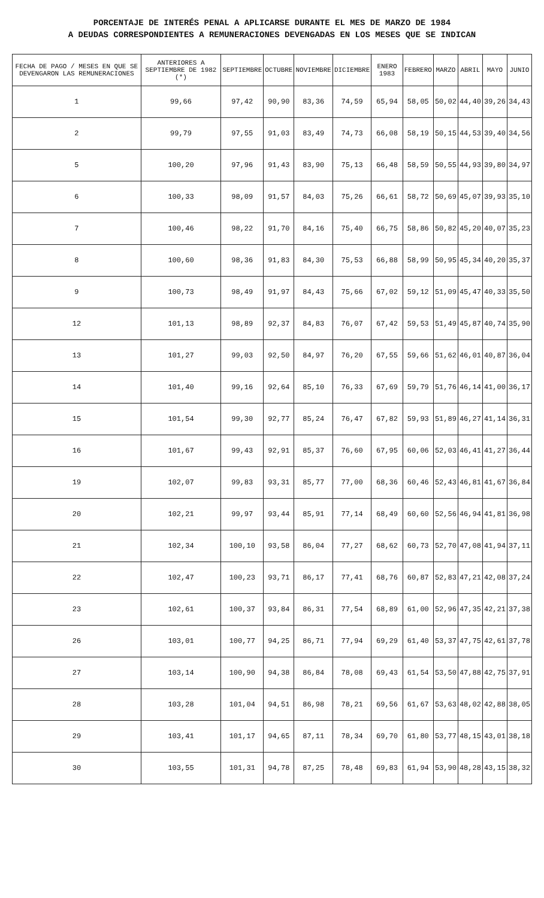PORCENTAJE DE INTERÉS PENAL A APLICARSE DURANTE EL MES DE MARZO DE 1984
A DEUDAS CORRESPONDIENTES A REMUNERACIONES DEVENGADAS EN LOS MESES QUE SE INDICAN
| FECHA DE PAGO / MESES EN QUE SE DEVENGARON LAS REMUNERACIONES | ANTERIORES A SEPTIEMBRE DE 1982 (*) | SEPTIEMBRE | OCTUBRE | NOVIEMBRE | DICIEMBRE | ENERO 1983 | FEBRERO | MARZO | ABRIL | MAYO | JUNIO |
| --- | --- | --- | --- | --- | --- | --- | --- | --- | --- | --- | --- |
| 1 | 99,66 | 97,42 | 90,90 | 83,36 | 74,59 | 65,94 | 58,05 | 50,02 | 44,40 | 39,26 | 34,43 |
| 2 | 99,79 | 97,55 | 91,03 | 83,49 | 74,73 | 66,08 | 58,19 | 50,15 | 44,53 | 39,40 | 34,56 |
| 5 | 100,20 | 97,96 | 91,43 | 83,90 | 75,13 | 66,48 | 58,59 | 50,55 | 44,93 | 39,80 | 34,97 |
| 6 | 100,33 | 98,09 | 91,57 | 84,03 | 75,26 | 66,61 | 58,72 | 50,69 | 45,07 | 39,93 | 35,10 |
| 7 | 100,46 | 98,22 | 91,70 | 84,16 | 75,40 | 66,75 | 58,86 | 50,82 | 45,20 | 40,07 | 35,23 |
| 8 | 100,60 | 98,36 | 91,83 | 84,30 | 75,53 | 66,88 | 58,99 | 50,95 | 45,34 | 40,20 | 35,37 |
| 9 | 100,73 | 98,49 | 91,97 | 84,43 | 75,66 | 67,02 | 59,12 | 51,09 | 45,47 | 40,33 | 35,50 |
| 12 | 101,13 | 98,89 | 92,37 | 84,83 | 76,07 | 67,42 | 59,53 | 51,49 | 45,87 | 40,74 | 35,90 |
| 13 | 101,27 | 99,03 | 92,50 | 84,97 | 76,20 | 67,55 | 59,66 | 51,62 | 46,01 | 40,87 | 36,04 |
| 14 | 101,40 | 99,16 | 92,64 | 85,10 | 76,33 | 67,69 | 59,79 | 51,76 | 46,14 | 41,00 | 36,17 |
| 15 | 101,54 | 99,30 | 92,77 | 85,24 | 76,47 | 67,82 | 59,93 | 51,89 | 46,27 | 41,14 | 36,31 |
| 16 | 101,67 | 99,43 | 92,91 | 85,37 | 76,60 | 67,95 | 60,06 | 52,03 | 46,41 | 41,27 | 36,44 |
| 19 | 102,07 | 99,83 | 93,31 | 85,77 | 77,00 | 68,36 | 60,46 | 52,43 | 46,81 | 41,67 | 36,84 |
| 20 | 102,21 | 99,97 | 93,44 | 85,91 | 77,14 | 68,49 | 60,60 | 52,56 | 46,94 | 41,81 | 36,98 |
| 21 | 102,34 | 100,10 | 93,58 | 86,04 | 77,27 | 68,62 | 60,73 | 52,70 | 47,08 | 41,94 | 37,11 |
| 22 | 102,47 | 100,23 | 93,71 | 86,17 | 77,41 | 68,76 | 60,87 | 52,83 | 47,21 | 42,08 | 37,24 |
| 23 | 102,61 | 100,37 | 93,84 | 86,31 | 77,54 | 68,89 | 61,00 | 52,96 | 47,35 | 42,21 | 37,38 |
| 26 | 103,01 | 100,77 | 94,25 | 86,71 | 77,94 | 69,29 | 61,40 | 53,37 | 47,75 | 42,61 | 37,78 |
| 27 | 103,14 | 100,90 | 94,38 | 86,84 | 78,08 | 69,43 | 61,54 | 53,50 | 47,88 | 42,75 | 37,91 |
| 28 | 103,28 | 101,04 | 94,51 | 86,98 | 78,21 | 69,56 | 61,67 | 53,63 | 48,02 | 42,88 | 38,05 |
| 29 | 103,41 | 101,17 | 94,65 | 87,11 | 78,34 | 69,70 | 61,80 | 53,77 | 48,15 | 43,01 | 38,18 |
| 30 | 103,55 | 101,31 | 94,78 | 87,25 | 78,48 | 69,83 | 61,94 | 53,90 | 48,28 | 43,15 | 38,32 |